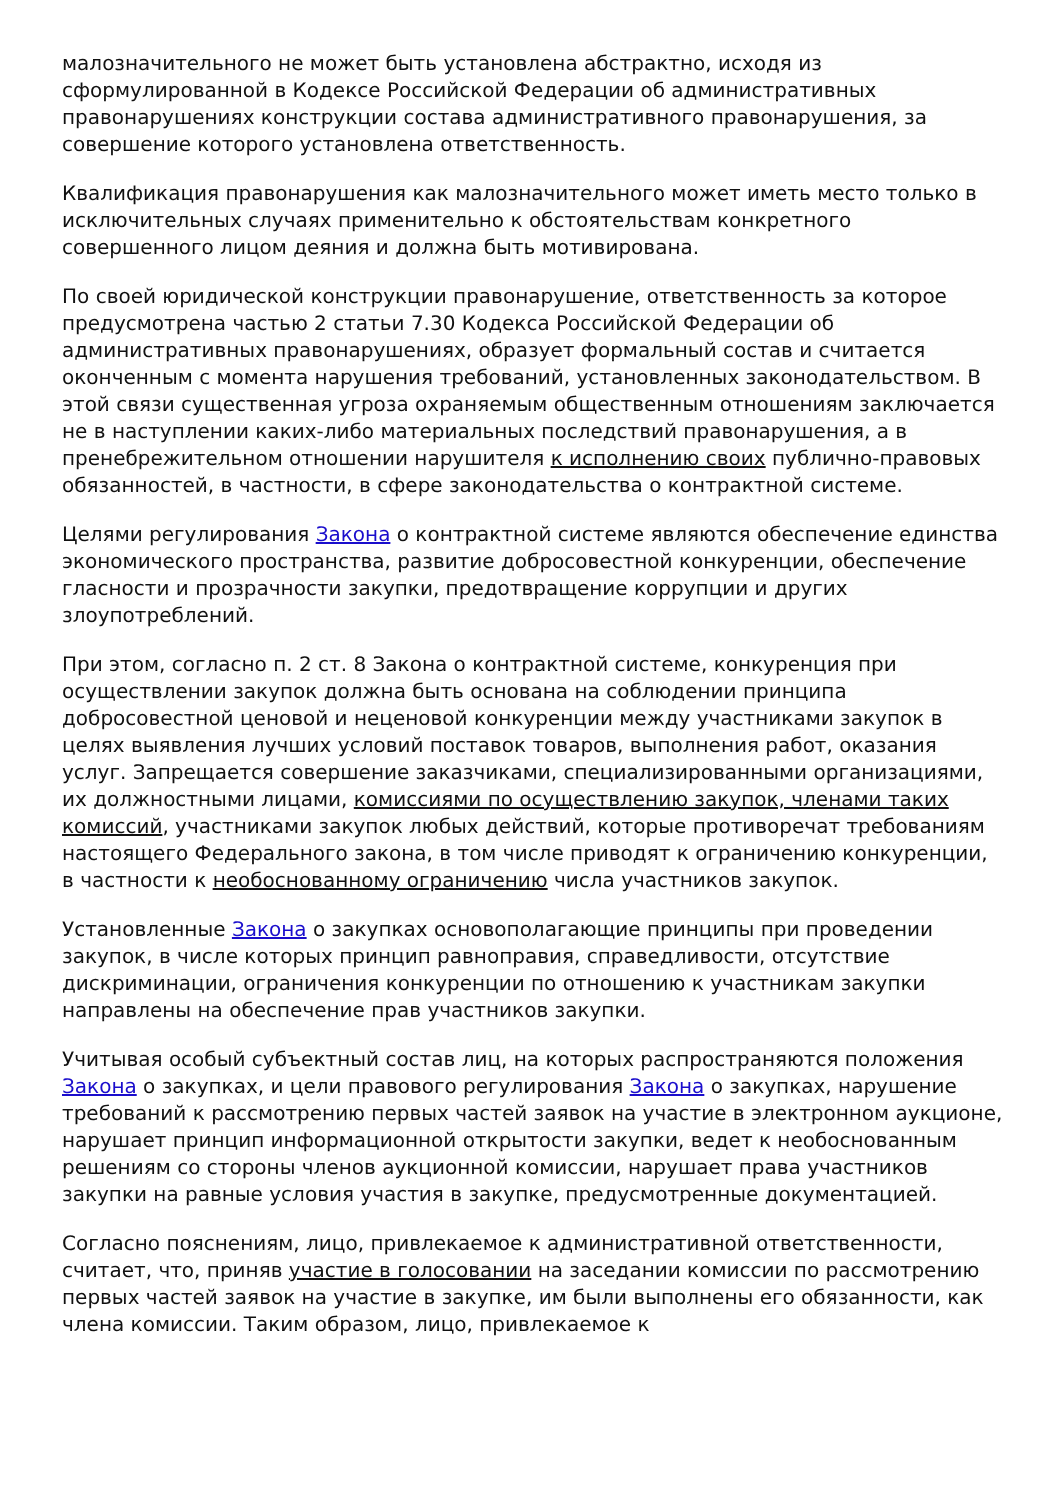малозначительного не может быть установлена абстрактно, исходя из сформулированной в Кодексе Российской Федерации об административных правонарушениях конструкции состава административного правонарушения, за совершение которого установлена ответственность.
Квалификация правонарушения как малозначительного может иметь место только в исключительных случаях применительно к обстоятельствам конкретного совершенного лицом деяния и должна быть мотивирована.
По своей юридической конструкции правонарушение, ответственность за которое предусмотрена частью 2 статьи 7.30 Кодекса Российской Федерации об административных правонарушениях, образует формальный состав и считается оконченным с момента нарушения требований, установленных законодательством. В этой связи существенная угроза охраняемым общественным отношениям заключается не в наступлении каких-либо материальных последствий правонарушения, а в пренебрежительном отношении нарушителя к исполнению своих публично-правовых обязанностей, в частности, в сфере законодательства о контрактной системе.
Целями регулирования Закона о контрактной системе являются обеспечение единства экономического пространства, развитие добросовестной конкуренции, обеспечение гласности и прозрачности закупки, предотвращение коррупции и других злоупотреблений.
При этом, согласно п. 2 ст. 8 Закона о контрактной системе, конкуренция при осуществлении закупок должна быть основана на соблюдении принципа добросовестной ценовой и неценовой конкуренции между участниками закупок в целях выявления лучших условий поставок товаров, выполнения работ, оказания услуг. Запрещается совершение заказчиками, специализированными организациями, их должностными лицами, комиссиями по осуществлению закупок, членами таких комиссий, участниками закупок любых действий, которые противоречат требованиям настоящего Федерального закона, в том числе приводят к ограничению конкуренции, в частности к необоснованному ограничению числа участников закупок.
Установленные Закона о закупках основополагающие принципы при проведении закупок, в числе которых принцип равноправия, справедливости, отсутствие дискриминации, ограничения конкуренции по отношению к участникам закупки направлены на обеспечение прав участников закупки.
Учитывая особый субъектный состав лиц, на которых распространяются положения Закона о закупках, и цели правового регулирования Закона о закупках, нарушение требований к рассмотрению первых частей заявок на участие в электронном аукционе, нарушает принцип информационной открытости закупки, ведет к необоснованным решениям со стороны членов аукционной комиссии, нарушает права участников закупки на равные условия участия в закупке, предусмотренные документацией.
Согласно пояснениям, лицо, привлекаемое к административной ответственности, считает, что, приняв участие в голосовании на заседании комиссии по рассмотрению первых частей заявок на участие в закупке, им были выполнены его обязанности, как члена комиссии. Таким образом, лицо, привлекаемое к